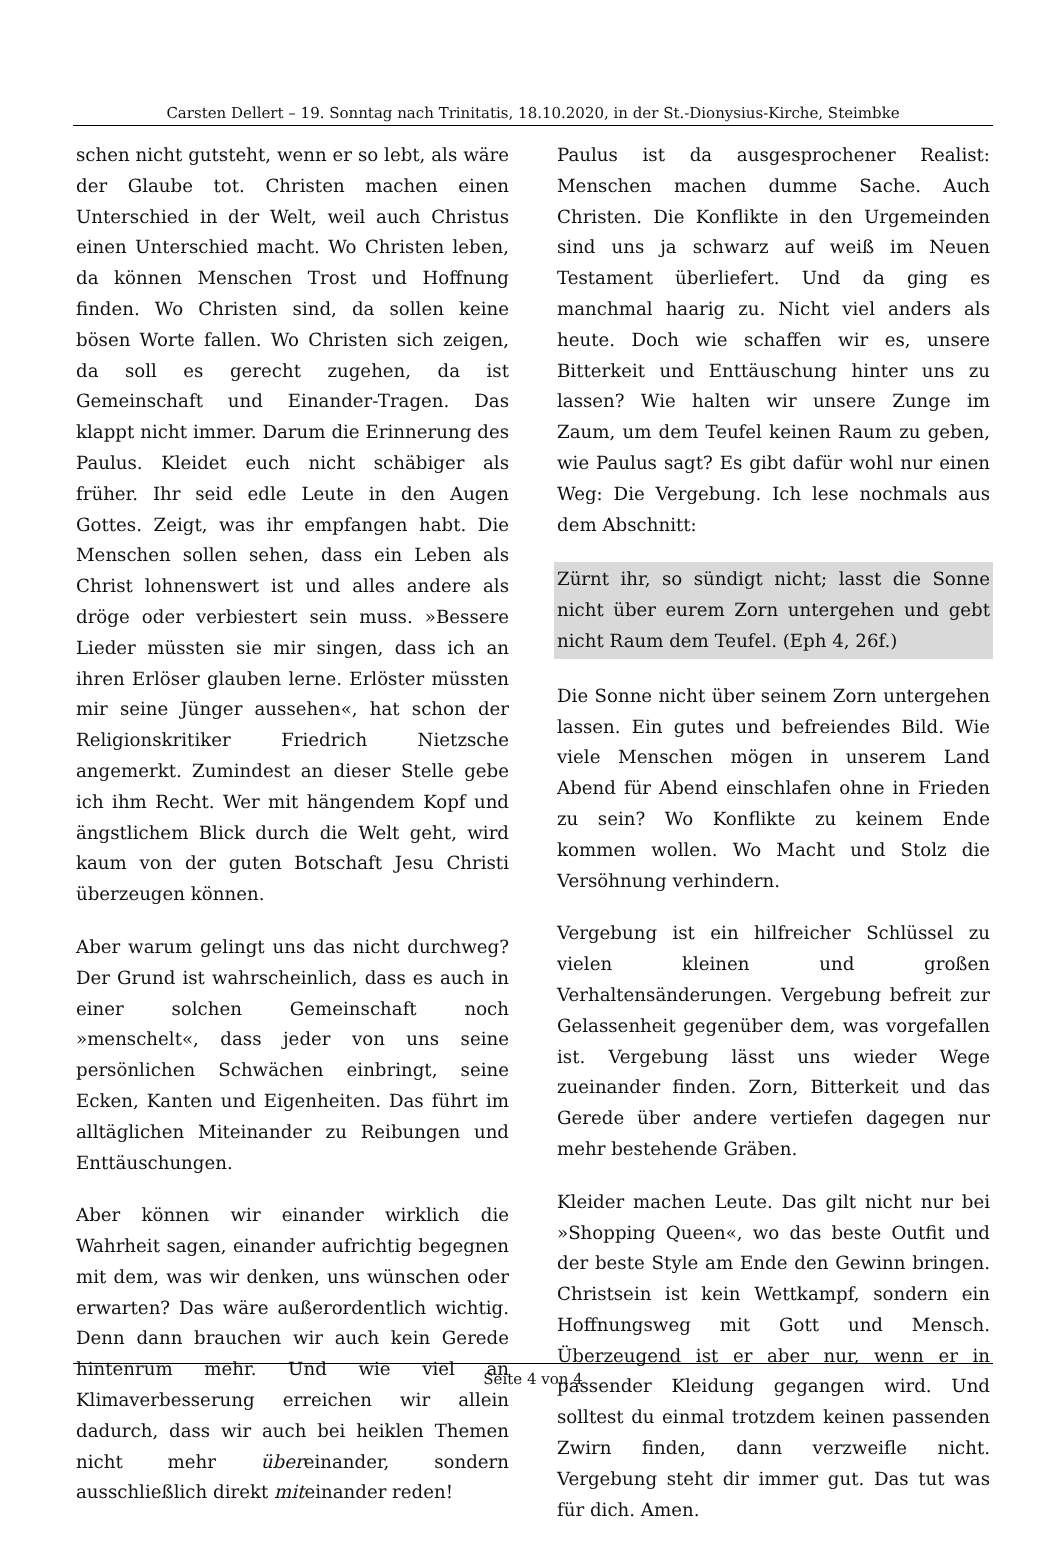Carsten Dellert – 19. Sonntag nach Trinitatis, 18.10.2020, in der St.-Dionysius-Kirche, Steimbke
schen nicht gutsteht, wenn er so lebt, als wäre der Glaube tot. Christen machen einen Unterschied in der Welt, weil auch Christus einen Unterschied macht. Wo Christen leben, da können Menschen Trost und Hoffnung finden. Wo Christen sind, da sollen keine bösen Worte fallen. Wo Christen sich zeigen, da soll es gerecht zugehen, da ist Gemeinschaft und Einander-Tragen. Das klappt nicht immer. Darum die Erinnerung des Paulus. Kleidet euch nicht schäbiger als früher. Ihr seid edle Leute in den Augen Gottes. Zeigt, was ihr empfangen habt. Die Menschen sollen sehen, dass ein Leben als Christ lohnenswert ist und alles andere als dröge oder verbiestert sein muss. »Bessere Lieder müssten sie mir singen, dass ich an ihren Erlöser glauben lerne. Erlöster müssten mir seine Jünger aussehen«, hat schon der Religionskritiker Friedrich Nietzsche angemerkt. Zumindest an dieser Stelle gebe ich ihm Recht. Wer mit hängendem Kopf und ängstlichem Blick durch die Welt geht, wird kaum von der guten Botschaft Jesu Christi überzeugen können.
Aber warum gelingt uns das nicht durchweg? Der Grund ist wahrscheinlich, dass es auch in einer solchen Gemeinschaft noch »menschelt«, dass jeder von uns seine persönlichen Schwächen einbringt, seine Ecken, Kanten und Eigenheiten. Das führt im alltäglichen Miteinander zu Reibungen und Enttäuschungen.
Aber können wir einander wirklich die Wahrheit sagen, einander aufrichtig begegnen mit dem, was wir denken, uns wünschen oder erwarten? Das wäre außerordentlich wichtig. Denn dann brauchen wir auch kein Gerede hintenrum mehr. Und wie viel an Klimaverbesserung erreichen wir allein dadurch, dass wir auch bei heiklen Themen nicht mehr übereinander, sondern ausschließlich direkt miteinander reden!
Paulus ist da ausgesprochener Realist: Menschen machen dumme Sache. Auch Christen. Die Konflikte in den Urgemeinden sind uns ja schwarz auf weiß im Neuen Testament überliefert. Und da ging es manchmal haarig zu. Nicht viel anders als heute. Doch wie schaffen wir es, unsere Bitterkeit und Enttäuschung hinter uns zu lassen? Wie halten wir unsere Zunge im Zaum, um dem Teufel keinen Raum zu geben, wie Paulus sagt? Es gibt dafür wohl nur einen Weg: Die Vergebung. Ich lese nochmals aus dem Abschnitt:
Zürnt ihr, so sündigt nicht; lasst die Sonne nicht über eurem Zorn untergehen und gebt nicht Raum dem Teufel. (Eph 4, 26f.)
Die Sonne nicht über seinem Zorn untergehen lassen. Ein gutes und befreiendes Bild. Wie viele Menschen mögen in unserem Land Abend für Abend einschlafen ohne in Frieden zu sein? Wo Konflikte zu keinem Ende kommen wollen. Wo Macht und Stolz die Versöhnung verhindern.
Vergebung ist ein hilfreicher Schlüssel zu vielen kleinen und großen Verhaltensänderungen. Vergebung befreit zur Gelassenheit gegenüber dem, was vorgefallen ist. Vergebung lässt uns wieder Wege zueinander finden. Zorn, Bitterkeit und das Gerede über andere vertiefen dagegen nur mehr bestehende Gräben.
Kleider machen Leute. Das gilt nicht nur bei »Shopping Queen«, wo das beste Outfit und der beste Style am Ende den Gewinn bringen. Christsein ist kein Wettkampf, sondern ein Hoffnungsweg mit Gott und Mensch. Überzeugend ist er aber nur, wenn er in passender Kleidung gegangen wird. Und solltest du einmal trotzdem keinen passenden Zwirn finden, dann verzweifle nicht. Vergebung steht dir immer gut. Das tut was für dich. Amen.
Seite 4 von 4